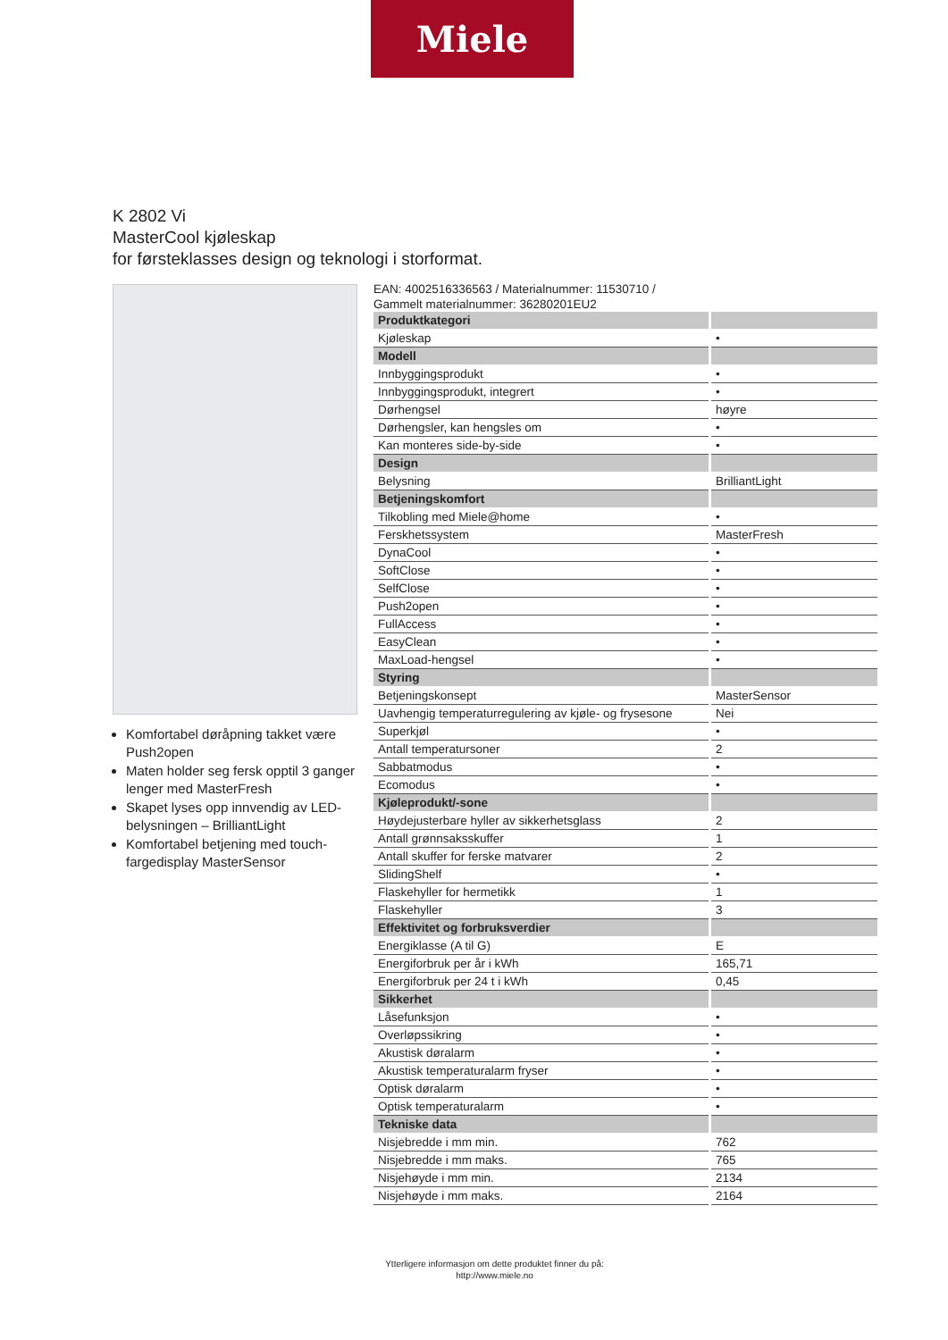Miele
K 2802 Vi
MasterCool kjøleskap
for førsteklasses design og teknologi i storformat.
Komfortabel døråpning takket være Push2open
Maten holder seg fersk opptil 3 ganger lenger med MasterFresh
Skapet lyses opp innvendig av LED-belysningen – BrilliantLight
Komfortabel betjening med touch-fargedisplay MasterSensor
EAN: 4002516336563 / Materialnummer: 11530710 /
Gammelt materialnummer: 36280201EU2
| Produktkategori | |
| Kjøleskap | • |
| Modell | |
| Innbyggingsprodukt | • |
| Innbyggingsprodukt, integrert | • |
| Dørhengsel | høyre |
| Dørhengsler, kan hengsles om | • |
| Kan monteres side-by-side | • |
| Design | |
| Belysning | BrilliantLight |
| Betjeningskomfort | |
| Tilkobling med Miele@home | • |
| Ferskhetssystem | MasterFresh |
| DynaCool | • |
| SoftClose | • |
| SelfClose | • |
| Push2open | • |
| FullAccess | • |
| EasyClean | • |
| MaxLoad-hengsel | • |
| Styring | |
| Betjeningskonsept | MasterSensor |
| Uavhengig temperaturregulering av kjøle- og frysesone | Nei |
| Superkjøl | • |
| Antall temperatursoner | 2 |
| Sabbatmodus | • |
| Ecomodus | • |
| Kjøleprodukt/-sone | |
| Høydejusterbare hyller av sikkerhetsglass | 2 |
| Antall grønnsaksskuffer | 1 |
| Antall skuffer for ferske matvarer | 2 |
| SlidingShelf | • |
| Flaskehyller for hermetikk | 1 |
| Flaskehyller | 3 |
| Effektivitet og forbruksverdier | |
| Energiklasse (A til G) | E |
| Energiforbruk per år i kWh | 165,71 |
| Energiforbruk per 24 t i kWh | 0,45 |
| Sikkerhet | |
| Låsefunksjon | • |
| Overløpssikring | • |
| Akustisk døralarm | • |
| Akustisk temperaturalarm fryser | • |
| Optisk døralarm | • |
| Optisk temperaturalarm | • |
| Tekniske data | |
| Nisjebredde i mm min. | 762 |
| Nisjebredde i mm maks. | 765 |
| Nisjehøyde i mm min. | 2134 |
| Nisjehøyde i mm maks. | 2164 |
Ytterligere informasjon om dette produktet finner du på:
http://www.miele.no